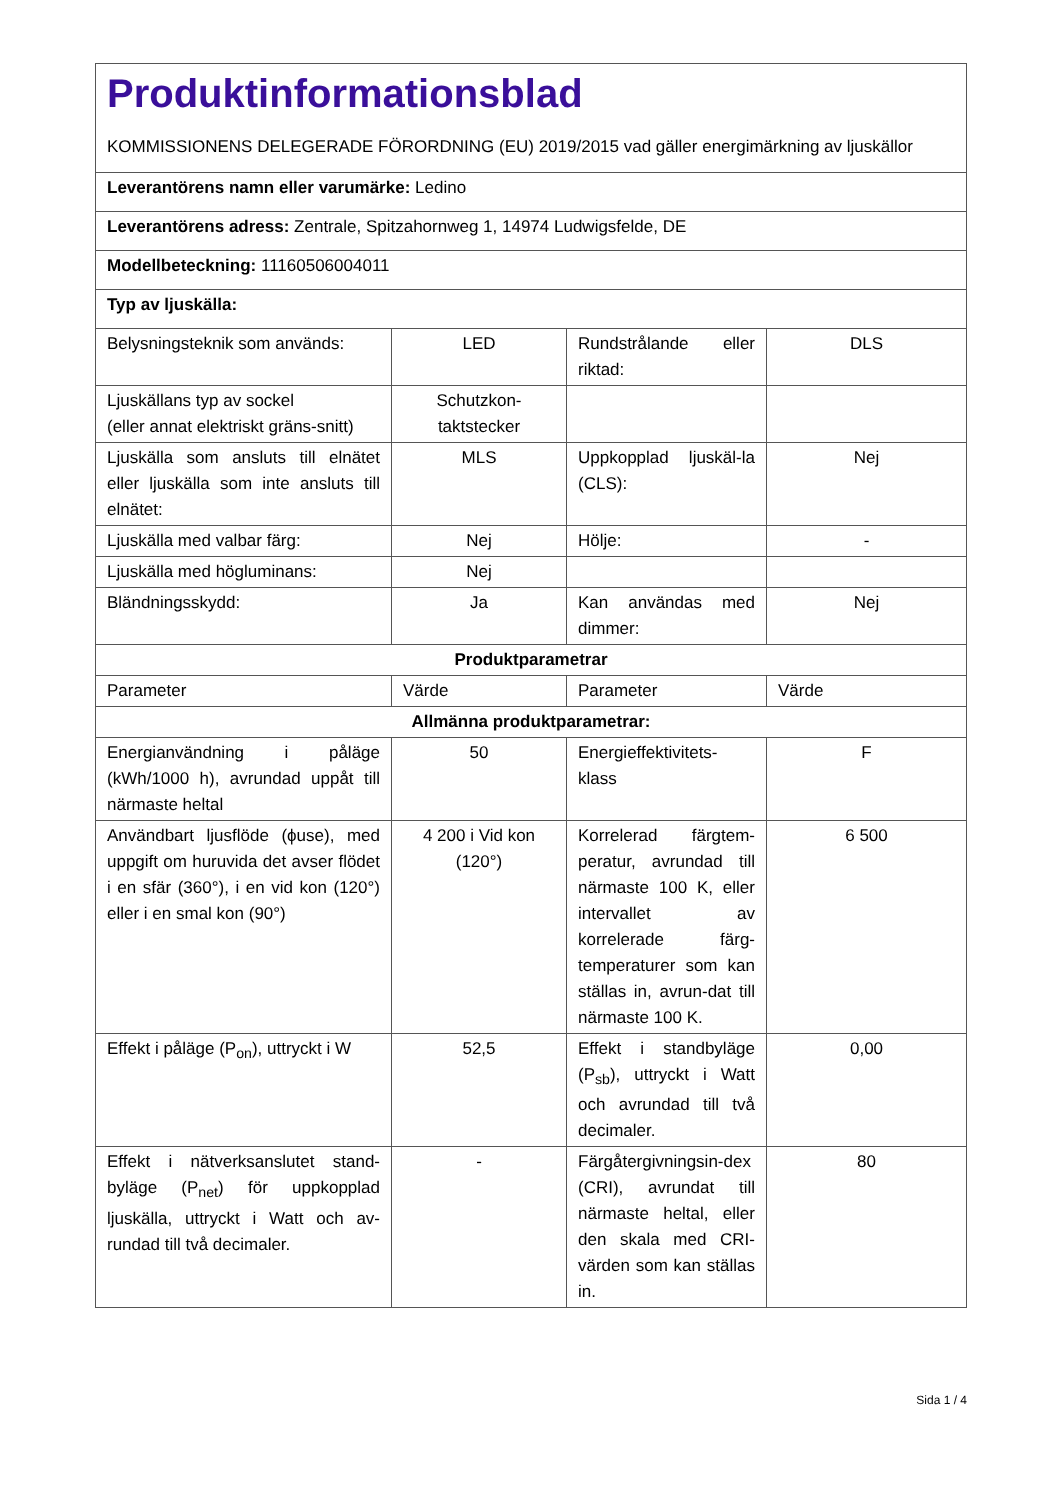| Produktinformationsblad KOMMISSIONENS DELEGERADE FÖRORDNING (EU) 2019/2015 vad gäller energimärkning av ljuskällor | | | |
| Leverantörens namn eller varumärke: Ledino | | | |
| Leverantörens adress: Zentrale, Spitzahornweg 1, 14974 Ludwigsfelde, DE | | | |
| Modellbeteckning: 11160506004011 | | | |
| Typ av ljuskälla: | | | |
| Belysningsteknik som används: | LED | Rundstrålande eller riktad: | DLS |
| Ljuskällans typ av sockel (eller annat elektriskt gräns-snitt) | Schutzkon-taktstecker | | |
| Ljuskälla som ansluts till elnätet eller ljuskälla som inte ansluts till elnätet: | MLS | Uppkopplad ljuskäl-la (CLS): | Nej |
| Ljuskälla med valbar färg: | Nej | Hölje: | - |
| Ljuskälla med högluminans: | Nej | | |
| Bländningsskydd: | Ja | Kan användas med dimmer: | Nej |
| Produktparametrar | | | |
| Parameter | Värde | Parameter | Värde |
| Allmänna produktparametrar: | | | |
| Energianvändning i påläge (kWh/1000 h), avrundad uppåt till närmaste heltal | 50 | Energieffektivitets-klass | F |
| Användbart ljusflöde (ϕuse), med uppgift om huruvida det avser flödet i en sfär (360°), i en vid kon (120°) eller i en smal kon (90°) | 4 200 i Vid kon (120°) | Korrelerad färgtem-peratur, avrundad till närmaste 100 K, eller intervallet av korrelerade färg-temperaturer som kan ställas in, avrun-dat till närmaste 100 K. | 6 500 |
| Effekt i påläge (P<sub>on</sub>), uttryckt i W | 52,5 | Effekt i standbyläge (P<sub>sb</sub>), uttryckt i Watt och avrundad till två decimaler. | 0,00 |
| Effekt i nätverksanslutet stand-byläge (P<sub>net</sub>) för uppkopplad ljuskälla, uttryckt i Watt och av-rundad till två decimaler. | - | Färgåtergivningsin-dex (CRI), avrundat till närmaste heltal, eller den skala med CRI-värden som kan ställas in. | 80 |
Sida 1 / 4